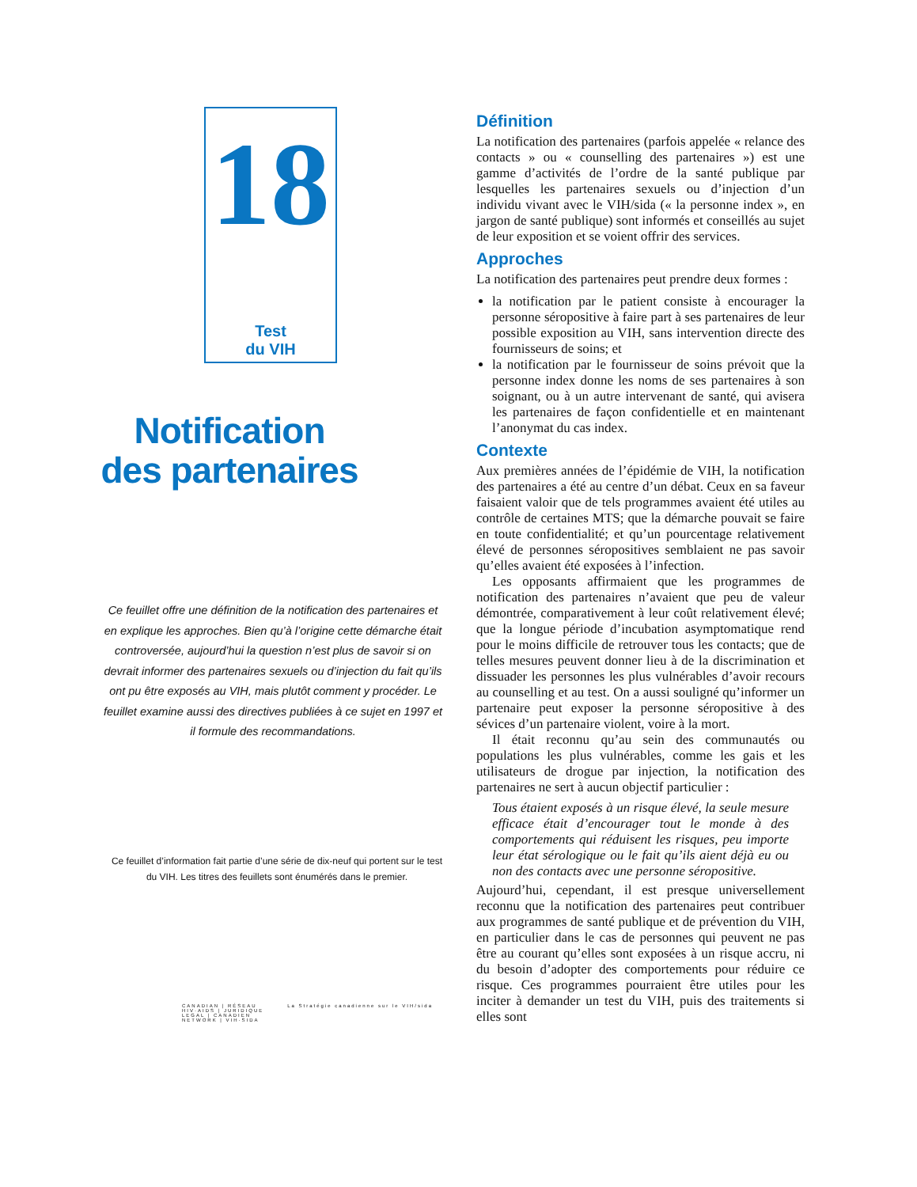18
Test
du VIH
Notification
des partenaires
Ce feuillet offre une définition de la notification des partenaires et en explique les approches. Bien qu’à l’origine cette démarche était controversée, aujourd’hui la question n’est plus de savoir si on devrait informer des partenaires sexuels ou d’injection du fait qu’ils ont pu être exposés au VIH, mais plutôt comment y procéder. Le feuillet examine aussi des directives publiées à ce sujet en 1997 et il formule des recommandations.
Ce feuillet d’information fait partie d’une série de dix-neuf qui portent sur le test du VIH. Les titres des feuillets sont énumérés dans le premier.
CANADIAN | RÉSEAU
HIV·AIDS | JURIDIQUE
LEGAL | CANADIEN
NETWORK | VIH·SIDA
La Stratégie canadienne sur le VIH/sida
Définition
La notification des partenaires (parfois appelée « relance des contacts » ou « counselling des partenaires ») est une gamme d’activités de l’ordre de la santé publique par lesquelles les partenaires sexuels ou d’injection d’un individu vivant avec le VIH/sida (« la personne index », en jargon de santé publique) sont informés et conseillés au sujet de leur exposition et se voient offrir des services.
Approches
La notification des partenaires peut prendre deux formes :
la notification par le patient consiste à encourager la personne séropositive à faire part à ses partenaires de leur possible exposition au VIH, sans intervention directe des fournisseurs de soins; et
la notification par le fournisseur de soins prévoit que la personne index donne les noms de ses partenaires à son soignant, ou à un autre intervenant de santé, qui avisera les partenaires de façon confidentielle et en maintenant l’anonymat du cas index.
Contexte
Aux premières années de l’épidémie de VIH, la notification des partenaires a été au centre d’un débat. Ceux en sa faveur faisaient valoir que de tels programmes avaient été utiles au contrôle de certaines MTS; que la démarche pouvait se faire en toute confidentialité; et qu’un pourcentage relativement élevé de personnes séropositives semblaient ne pas savoir qu’elles avaient été exposées à l’infection.
Les opposants affirmaient que les programmes de notification des partenaires n’avaient que peu de valeur démontrée, comparativement à leur coût relativement élevé; que la longue période d’incubation asymptomatique rend pour le moins difficile de retrouver tous les contacts; que de telles mesures peuvent donner lieu à de la discrimination et dissuader les personnes les plus vulnérables d’avoir recours au counselling et au test. On a aussi souligné qu’informer un partenaire peut exposer la personne séropositive à des sévices d’un partenaire violent, voire à la mort.
Il était reconnu qu’au sein des communautés ou populations les plus vulnérables, comme les gais et les utilisateurs de drogue par injection, la notification des partenaires ne sert à aucun objectif particulier :
Tous étaient exposés à un risque élevé, la seule mesure efficace était d’encourager tout le monde à des comportements qui réduisent les risques, peu importe leur état sérologique ou le fait qu’ils aient déjà eu ou non des contacts avec une personne séropositive.
Aujourd’hui, cependant, il est presque universellement reconnu que la notification des partenaires peut contribuer aux programmes de santé publique et de prévention du VIH, en particulier dans le cas de personnes qui peuvent ne pas être au courant qu’elles sont exposées à un risque accru, ni du besoin d’adopter des comportements pour réduire ce risque. Ces programmes pourraient être utiles pour les inciter à demander un test du VIH, puis des traitements si elles sont